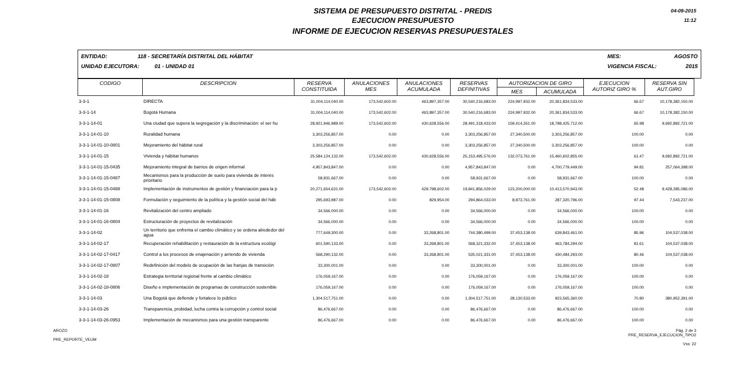SISTEMA DE PRESUPUESTO DISTRITAL - PREDIS
EJECUCION PRESUPUESTO
INFORME DE EJECUCION RESERVAS PRESUPUESTALES
04-09-2015
11:12
ENTIDAD: 118 - SECRETARÍA DISTRITAL DEL HÁBITAT
UNIDAD EJECUTORA: 01 - UNIDAD 01
MES: AGOSTO
VIGENCIA FISCAL: 2015
| CODIGO | DESCRIPCION | RESERVA CONSTITUIDA | ANULACIONES MES | ANULACIONES ACUMULADA | RESERVAS DEFINITIVAS | AUTORIZACION DE GIRO | | EJECUCION AUTORIZ GIRO % | RESERVA SIN AUT.GIRO |
| --- | --- | --- | --- | --- | --- | --- | --- | --- | --- |
| | | | | | | MES | ACUMULADA | | |
| 3-3-1 | DIRECTA | 31,004,114,040.00 | 173,542,602.00 | 463,897,357.00 | 30,540,216,683.00 | 224,997,932.00 | 20,361,834,533.00 | 66.67 | 10,178,382,150.00 |
| 3-3-1-14 | Bogotá Humana | 31,004,114,040.00 | 173,542,602.00 | 463,897,357.00 | 30,540,216,683.00 | 224,997,932.00 | 20,361,834,533.00 | 66.67 | 10,178,382,150.00 |
| 3-3-1-14-01 | Una ciudad que supera la segregación y la discriminación: el ser hu | 28,921,946,989.00 | 173,542,602.00 | 430,628,556.00 | 28,491,318,433.00 | 159,414,261.00 | 18,798,425,712.00 | 65.98 | 9,692,892,721.00 |
| 3-3-1-14-01-10 | Ruralidad humana | 3,303,256,857.00 | 0.00 | 0.00 | 3,303,256,857.00 | 27,340,500.00 | 3,303,256,857.00 | 100.00 | 0.00 |
| 3-3-1-14-01-10-0801 | Mejoramiento del hábitat rural | 3,303,256,857.00 | 0.00 | 0.00 | 3,303,256,857.00 | 27,340,500.00 | 3,303,256,857.00 | 100.00 | 0.00 |
| 3-3-1-14-01-15 | Vivienda y hábitat humanos | 25,584,124,132.00 | 173,542,602.00 | 430,628,556.00 | 25,153,495,576.00 | 132,073,761.00 | 15,460,602,855.00 | 61.47 | 9,692,892,721.00 |
| 3-3-1-14-01-15-0435 | Mejoramiento integral de barrios de origen informal | 4,957,843,847.00 | 0.00 | 0.00 | 4,957,843,847.00 | 0.00 | 4,700,779,449.00 | 94.81 | 257,064,398.00 |
| 3-3-1-14-01-15-0487 | Mecanismos para la producción de suelo para vivienda de interés prioritario | 58,931,667.00 | 0.00 | 0.00 | 58,931,667.00 | 0.00 | 58,931,667.00 | 100.00 | 0.00 |
| 3-3-1-14-01-15-0488 | Implementación de instrumentos de gestión y financiación para la p | 20,271,654,631.00 | 173,542,602.00 | 429,798,602.00 | 19,841,856,029.00 | 123,200,000.00 | 10,413,570,943.00 | 52.48 | 9,428,285,086.00 |
| 3-3-1-14-01-15-0808 | Formulación y seguimiento de la política y la gestión social del háb | 295,693,987.00 | 0.00 | 829,954.00 | 294,864,033.00 | 8,873,761.00 | 287,320,796.00 | 97.44 | 7,543,237.00 |
| 3-3-1-14-01-16 | Revitalización del centro ampliado | 34,566,000.00 | 0.00 | 0.00 | 34,566,000.00 | 0.00 | 34,566,000.00 | 100.00 | 0.00 |
| 3-3-1-14-01-16-0804 | Estructuración de proyectos de revitalización | 34,566,000.00 | 0.00 | 0.00 | 34,566,000.00 | 0.00 | 34,566,000.00 | 100.00 | 0.00 |
| 3-3-1-14-02 | Un territorio que enfrenta el cambio climático y se ordena alrededor del agua | 777,649,300.00 | 0.00 | 33,268,801.00 | 744,380,499.00 | 37,453,138.00 | 639,843,461.00 | 85.96 | 104,537,038.00 |
| 3-3-1-14-02-17 | Recuperación rehabilitación y restauración de la estructura ecológi | 601,590,133.00 | 0.00 | 33,268,801.00 | 568,321,332.00 | 37,453,138.00 | 463,784,294.00 | 81.61 | 104,537,038.00 |
| 3-3-1-14-02-17-0417 | Control a los procesos de enajenación y arriendo de vivienda | 568,290,132.00 | 0.00 | 33,268,801.00 | 535,021,331.00 | 37,453,138.00 | 430,484,293.00 | 80.46 | 104,537,038.00 |
| 3-3-1-14-02-17-0807 | Redefinición del modelo de ocupación de las franjas de transición | 33,300,001.00 | 0.00 | 0.00 | 33,300,001.00 | 0.00 | 33,300,001.00 | 100.00 | 0.00 |
| 3-3-1-14-02-18 | Estrategia territorial regional frente al cambio climático | 176,059,167.00 | 0.00 | 0.00 | 176,059,167.00 | 0.00 | 176,059,167.00 | 100.00 | 0.00 |
| 3-3-1-14-02-18-0806 | Diseño e implementación de programas de construcción sostenible | 176,059,167.00 | 0.00 | 0.00 | 176,059,167.00 | 0.00 | 176,059,167.00 | 100.00 | 0.00 |
| 3-3-1-14-03 | Una Bogotá que defiende y fortalece lo público | 1,304,517,751.00 | 0.00 | 0.00 | 1,304,517,751.00 | 28,130,533.00 | 923,565,360.00 | 70.80 | 380,952,391.00 |
| 3-3-1-14-03-26 | Transparencia, probidad, lucha contra la corrupción y control social | 86,476,667.00 | 0.00 | 0.00 | 86,476,667.00 | 0.00 | 86,476,667.00 | 100.00 | 0.00 |
| 3-3-1-14-03-26-0953 | Implementación de mecanismos para una gestión transparente | 86,476,667.00 | 0.00 | 0.00 | 86,476,667.00 | 0.00 | 86,476,667.00 | 100.00 | 0.00 |
AROZO
PRE_REPORTE_VEUM
Pág. 2 de 3
PRE_RESERVA_EJECUCION_TIPO2
Vss: 22